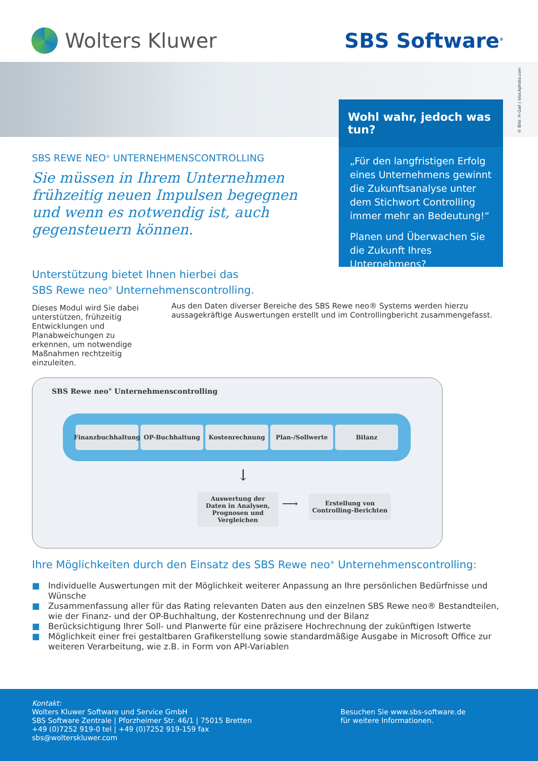Wolters Kluwer SBS Software<sup>®</sup>
Wohl wahr, jedoch was tun?
„Für den langfristigen Erfolg eines Unternehmens gewinnt die Zukunftsanalyse unter dem Stichwort Controlling immer mehr an Bedeutung!“
Planen und Überwachen Sie die Zukunft Ihres Unternehmens?
© Bild: H-Gall | istockphoto.com
SBS REWE NEO<sup>®</sup> UNTERNEHMENSCONTROLLING
Sie müssen in Ihrem Unternehmen frühzeitig neuen Impulsen begegnen und wenn es notwendig ist, auch gegensteuern können.
Unterstützung bietet Ihnen hierbei das
SBS Rewe neo<sup>®</sup> Unternehmenscontrolling.
Dieses Modul wird Sie dabei unterstützen, frühzeitig Entwicklungen und Planabweichungen zu erkennen, um notwendige Maßnahmen rechtzeitig einzuleiten.
Aus den Daten diverser Bereiche des SBS Rewe neo® Systems werden hierzu aussagekräftige Auswertungen erstellt und im Controllingbericht zusammengefasst.
SBS Rewe neo<sup>®</sup> Unternehmenscontrolling
Finanzbuchhaltung OP-Buchhaltung Kostenrechnung Plan-/Sollwerte Bilanz
↓
Auswertung der Daten in Analysen, Prognosen und Vergleichen
⟶
Erstellung von Controlling-Berichten
Ihre Möglichkeiten durch den Einsatz des SBS Rewe neo<sup>®</sup> Unternehmenscontrolling:
■ Individuelle Auswertungen mit der Möglichkeit weiterer Anpassung an Ihre persönlichen Bedürfnisse und Wünsche
■ Zusammenfassung aller für das Rating relevanten Daten aus den einzelnen SBS Rewe neo® Bestandteilen, wie der Finanz- und der OP-Buchhaltung, der Kostenrechnung und der Bilanz
■ Berücksichtigung Ihrer Soll- und Planwerte für eine präzisere Hochrechnung der zukünftigen Istwerte
■ Möglichkeit einer frei gestaltbaren Grafikerstellung sowie standardmäßige Ausgabe in Microsoft Office zur weiteren Verarbeitung, wie z.B. in Form von API-Variablen
Kontakt:
Wolters Kluwer Software und Service GmbH
SBS Software Zentrale | Pforzheimer Str. 46/1 | 75015 Bretten
+49 (0)7252 919-0 tel | +49 (0)7252 919-159 fax
sbs@wolterskluwer.com
Besuchen Sie www.sbs-software.de
für weitere Informationen.